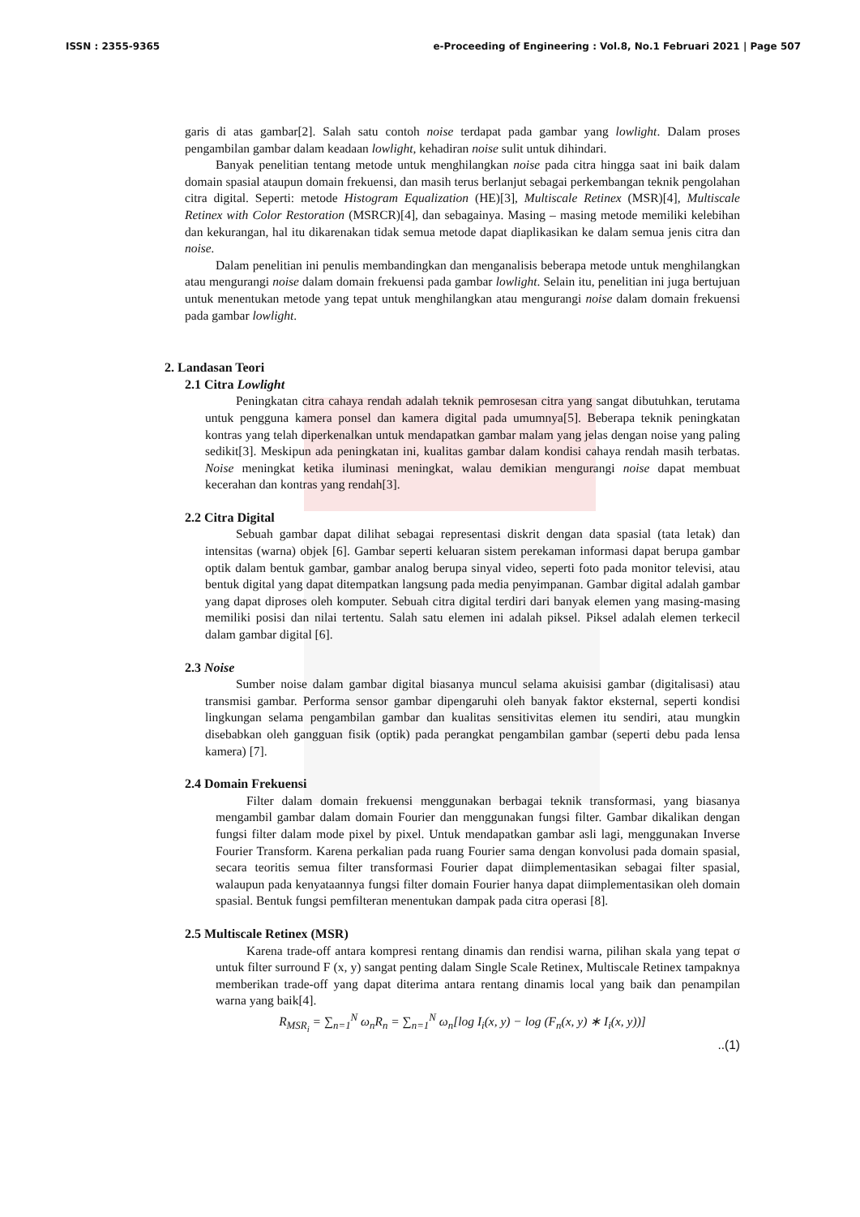ISSN : 2355-9365 e-Proceeding of Engineering : Vol.8, No.1 Februari 2021 | Page 507
garis di atas gambar[2]. Salah satu contoh noise terdapat pada gambar yang lowlight. Dalam proses pengambilan gambar dalam keadaan lowlight, kehadiran noise sulit untuk dihindari.
Banyak penelitian tentang metode untuk menghilangkan noise pada citra hingga saat ini baik dalam domain spasial ataupun domain frekuensi, dan masih terus berlanjut sebagai perkembangan teknik pengolahan citra digital. Seperti: metode Histogram Equalization (HE)[3], Multiscale Retinex (MSR)[4], Multiscale Retinex with Color Restoration (MSRCR)[4], dan sebagainya. Masing – masing metode memiliki kelebihan dan kekurangan, hal itu dikarenakan tidak semua metode dapat diaplikasikan ke dalam semua jenis citra dan noise.
Dalam penelitian ini penulis membandingkan dan menganalisis beberapa metode untuk menghilangkan atau mengurangi noise dalam domain frekuensi pada gambar lowlight. Selain itu, penelitian ini juga bertujuan untuk menentukan metode yang tepat untuk menghilangkan atau mengurangi noise dalam domain frekuensi pada gambar lowlight.
2. Landasan Teori
2.1 Citra Lowlight
Peningkatan citra cahaya rendah adalah teknik pemrosesan citra yang sangat dibutuhkan, terutama untuk pengguna kamera ponsel dan kamera digital pada umumnya[5]. Beberapa teknik peningkatan kontras yang telah diperkenalkan untuk mendapatkan gambar malam yang jelas dengan noise yang paling sedikit[3]. Meskipun ada peningkatan ini, kualitas gambar dalam kondisi cahaya rendah masih terbatas. Noise meningkat ketika iluminasi meningkat, walau demikian mengurangi noise dapat membuat kecerahan dan kontras yang rendah[3].
2.2 Citra Digital
Sebuah gambar dapat dilihat sebagai representasi diskrit dengan data spasial (tata letak) dan intensitas (warna) objek [6]. Gambar seperti keluaran sistem perekaman informasi dapat berupa gambar optik dalam bentuk gambar, gambar analog berupa sinyal video, seperti foto pada monitor televisi, atau bentuk digital yang dapat ditempatkan langsung pada media penyimpanan. Gambar digital adalah gambar yang dapat diproses oleh komputer. Sebuah citra digital terdiri dari banyak elemen yang masing-masing memiliki posisi dan nilai tertentu. Salah satu elemen ini adalah piksel. Piksel adalah elemen terkecil dalam gambar digital [6].
2.3 Noise
Sumber noise dalam gambar digital biasanya muncul selama akuisisi gambar (digitalisasi) atau transmisi gambar. Performa sensor gambar dipengaruhi oleh banyak faktor eksternal, seperti kondisi lingkungan selama pengambilan gambar dan kualitas sensitivitas elemen itu sendiri, atau mungkin disebabkan oleh gangguan fisik (optik) pada perangkat pengambilan gambar (seperti debu pada lensa kamera) [7].
2.4 Domain Frekuensi
Filter dalam domain frekuensi menggunakan berbagai teknik transformasi, yang biasanya mengambil gambar dalam domain Fourier dan menggunakan fungsi filter. Gambar dikalikan dengan fungsi filter dalam mode pixel by pixel. Untuk mendapatkan gambar asli lagi, menggunakan Inverse Fourier Transform. Karena perkalian pada ruang Fourier sama dengan konvolusi pada domain spasial, secara teoritis semua filter transformasi Fourier dapat diimplementasikan sebagai filter spasial, walaupun pada kenyataannya fungsi filter domain Fourier hanya dapat diimplementasikan oleh domain spasial. Bentuk fungsi pemfilteran menentukan dampak pada citra operasi [8].
2.5 Multiscale Retinex (MSR)
Karena trade-off antara kompresi rentang dinamis dan rendisi warna, pilihan skala yang tepat σ untuk filter surround F (x, y) sangat penting dalam Single Scale Retinex, Multiscale Retinex tampaknya memberikan trade-off yang dapat diterima antara rentang dinamis local yang baik dan penampilan warna yang baik[4].
R<sub>MSR<sub>i</sub></sub> = ∑<sub>n=1</sub><sup>N</sup> ω<sub>n</sub>R<sub>n</sub> = ∑<sub>n=1</sub><sup>N</sup> ω<sub>n</sub>[log I<sub>i</sub>(x, y) − log (F<sub>n</sub>(x, y) ∗ I<sub>i</sub>(x, y))]
..(1)